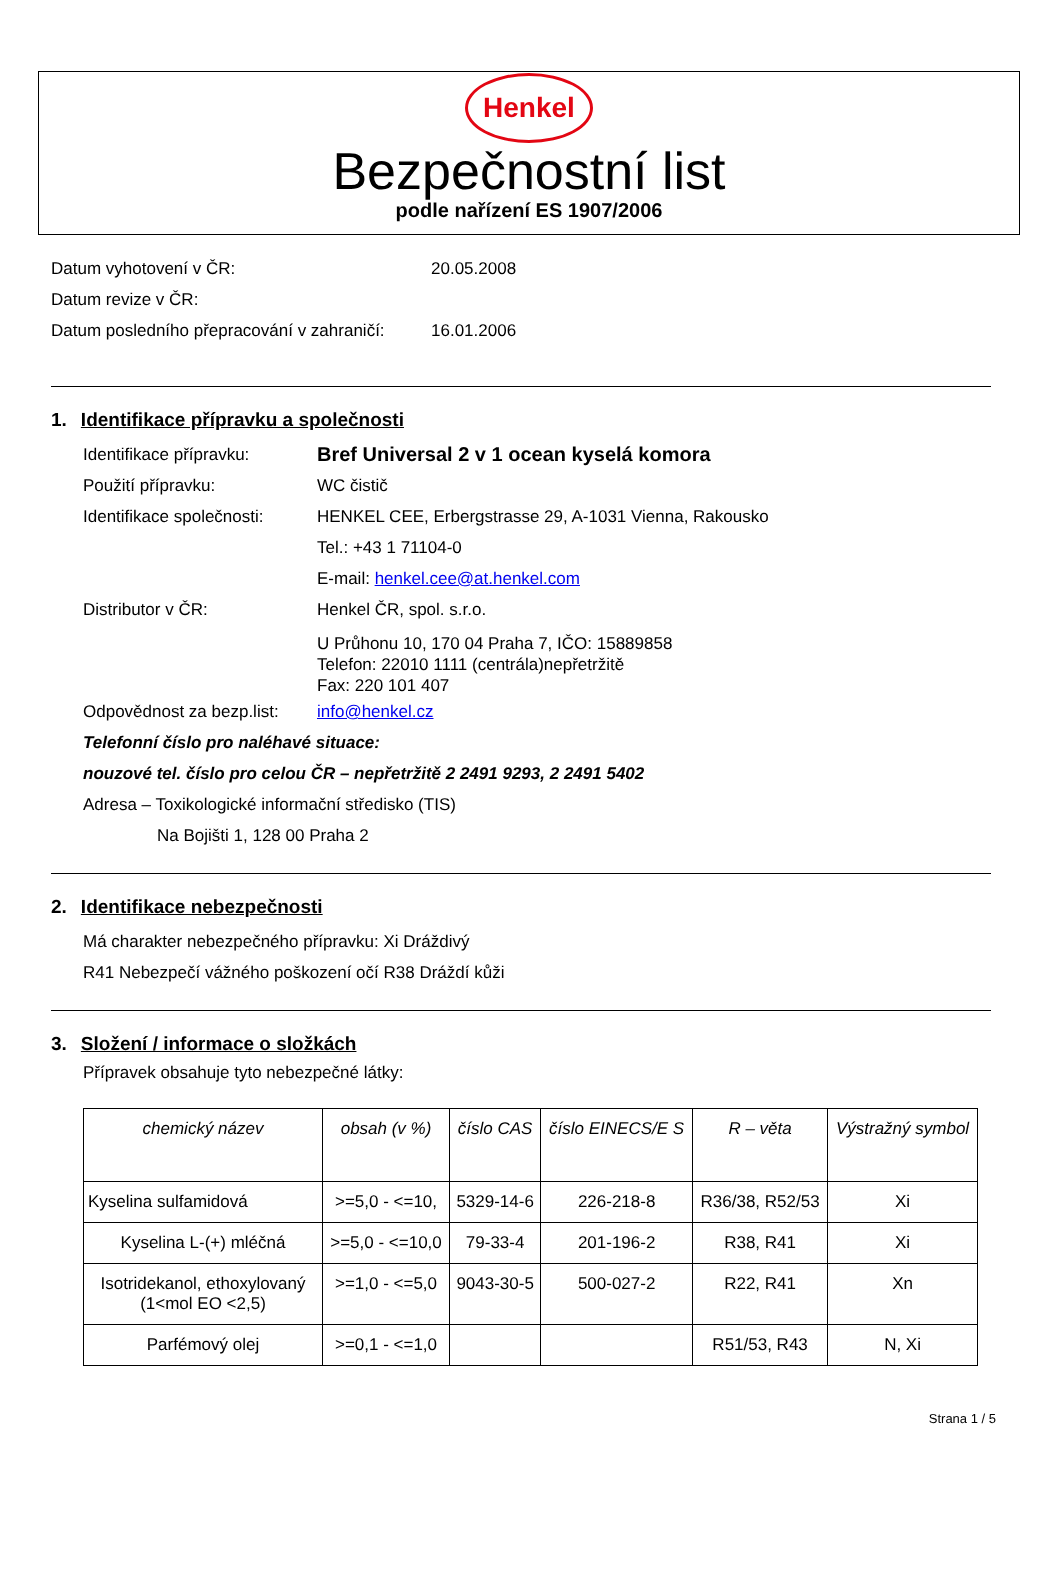Henkel
Bezpečnostní list
podle nařízení ES 1907/2006
Datum vyhotovení v ČR: 20.05.2008
Datum revize v ČR:
Datum posledního přepracování v zahraničí: 16.01.2006
1. Identifikace přípravku a společnosti
Identifikace přípravku: Bref Universal 2 v 1 ocean kyselá komora
Použití přípravku: WC čistič
Identifikace společnosti: HENKEL CEE, Erbergstrasse 29, A-1031 Vienna, Rakousko
Tel.: +43 1 71104-0
E-mail: henkel.cee@at.henkel.com
Distributor v ČR: Henkel ČR, spol. s.r.o.
U Průhonu 10, 170 04 Praha 7, IČO: 15889858
Telefon: 22010 1111 (centrála)nepřetržitě
Fax: 220 101 407
Odpovědnost za bezp.list: info@henkel.cz
Telefonní číslo pro naléhavé situace:
nouzové tel. číslo pro celou ČR – nepřetržitě 2 2491 9293, 2 2491 5402
Adresa – Toxikologické informační středisko (TIS)
Na Bojišti 1, 128 00 Praha 2
2. Identifikace nebezpečnosti
Má charakter nebezpečného přípravku: Xi Dráždivý
R41 Nebezpečí vážného poškození očí R38 Dráždí kůži
3. Složení / informace o složkách
Přípravek obsahuje tyto nebezpečné látky:
| chemický název | obsah (v %) | číslo CAS | číslo EINECS/E S | R – věta | Výstražný symbol |
| --- | --- | --- | --- | --- | --- |
| Kyselina sulfamidová | >=5,0 - <=10, | 5329-14-6 | 226-218-8 | R36/38, R52/53 | Xi |
| Kyselina L-(+) mléčná | >=5,0 - <=10,0 | 79-33-4 | 201-196-2 | R38, R41 | Xi |
| Isotridekanol, ethoxylovaný (1<mol EO <2,5) | >=1,0 - <=5,0 | 9043-30-5 | 500-027-2 | R22, R41 | Xn |
| Parfémový olej | >=0,1 - <=1,0 | | | R51/53, R43 | N, Xi |
Strana 1 / 5